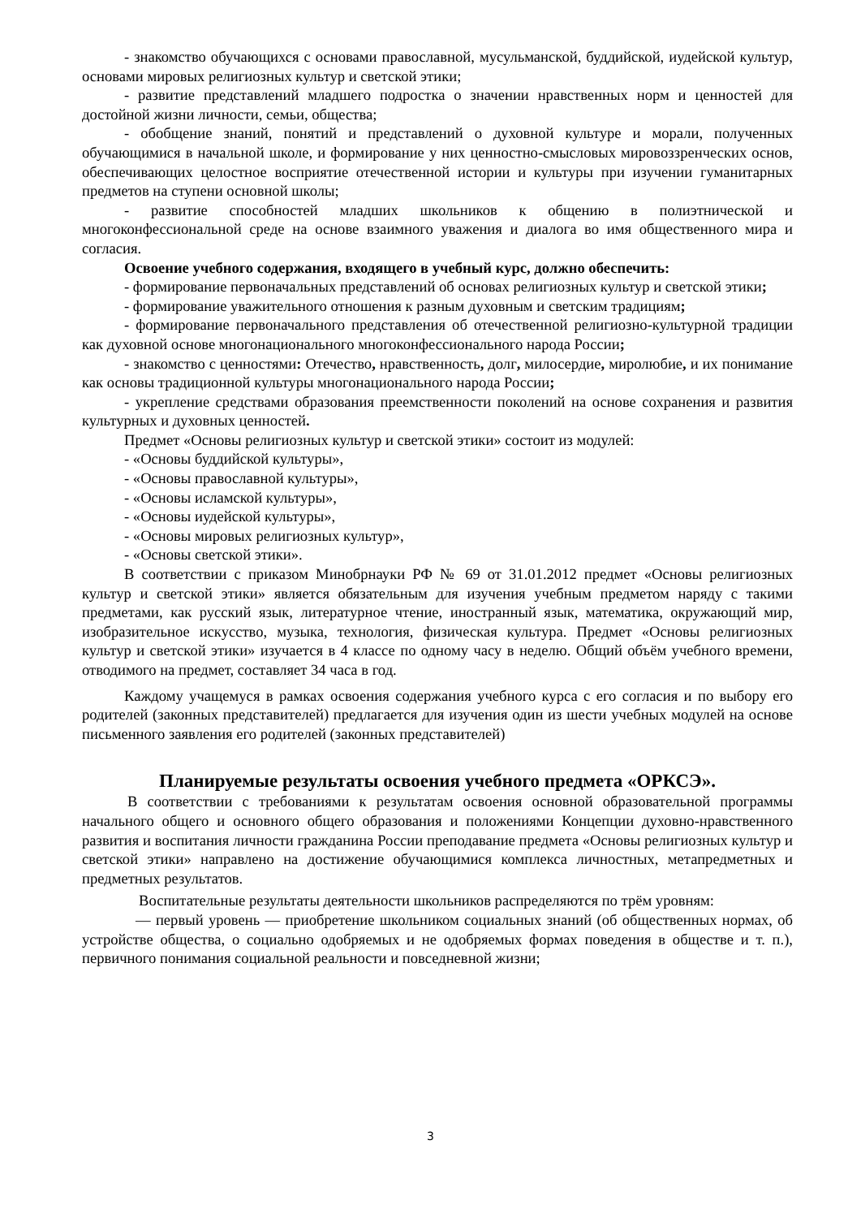- знакомство обучающихся с основами православной, мусульманской, буддийской, иудейской культур, основами мировых религиозных культур и светской этики;
- развитие представлений младшего подростка о значении нравственных норм и ценностей для достойной жизни личности, семьи, общества;
- обобщение знаний, понятий и представлений о духовной культуре и морали, полученных обучающимися в начальной школе, и формирование у них ценностно-смысловых мировоззренческих основ, обеспечивающих целостное восприятие отечественной истории и культуры при изучении гуманитарных предметов на ступени основной школы;
- развитие способностей младших школьников к общению в полиэтнической и многоконфессиональной среде на основе взаимного уважения и диалога во имя общественного мира и согласия.
Освоение учебного содержания, входящего в учебный курс, должно обеспечить:
- формирование первоначальных представлений об основах религиозных культур и светской этики;
- формирование уважительного отношения к разным духовным и светским традициям;
- формирование первоначального представления об отечественной религиозно-культурной традиции как духовной основе многонационального многоконфессионального народа России;
- знакомство с ценностями: Отечество, нравственность, долг, милосердие, миролюбие, и их понимание как основы традиционной культуры многонационального народа России;
- укрепление средствами образования преемственности поколений на основе сохранения и развития культурных и духовных ценностей.
Предмет «Основы религиозных культур и светской этики» состоит из модулей:
- «Основы буддийской культуры»,
- «Основы православной культуры»,
- «Основы исламской культуры»,
- «Основы иудейской культуры»,
- «Основы мировых религиозных культур»,
- «Основы светской этики».
В соответствии с приказом Минобрнауки РФ № 69 от 31.01.2012 предмет «Основы религиозных культур и светской этики» является обязательным для изучения учебным предметом наряду с такими предметами, как русский язык, литературное чтение, иностранный язык, математика, окружающий мир, изобразительное искусство, музыка, технология, физическая культура. Предмет «Основы религиозных культур и светской этики» изучается в 4 классе по одному часу в неделю. Общий объём учебного времени, отводимого на предмет, составляет 34 часа в год.
Каждому учащемуся в рамках освоения содержания учебного курса с его согласия и по выбору его родителей (законных представителей) предлагается для изучения один из шести учебных модулей на основе письменного заявления его родителей (законных представителей)
Планируемые результаты освоения учебного предмета «ОРКСЭ».
В соответствии с требованиями к результатам освоения основной образовательной программы начального общего и основного общего образования и положениями Концепции духовно-нравственного развития и воспитания личности гражданина России преподавание предмета «Основы религиозных культур и светской этики» направлено на достижение обучающимися комплекса личностных, метапредметных и предметных результатов.
Воспитательные результаты деятельности школьников распределяются по трём уровням:
— первый уровень — приобретение школьником социальных знаний (об общественных нормах, об устройстве общества, о социально одобряемых и не одобряемых формах поведения в обществе и т. п.), первичного понимания социальной реальности и повседневной жизни;
3